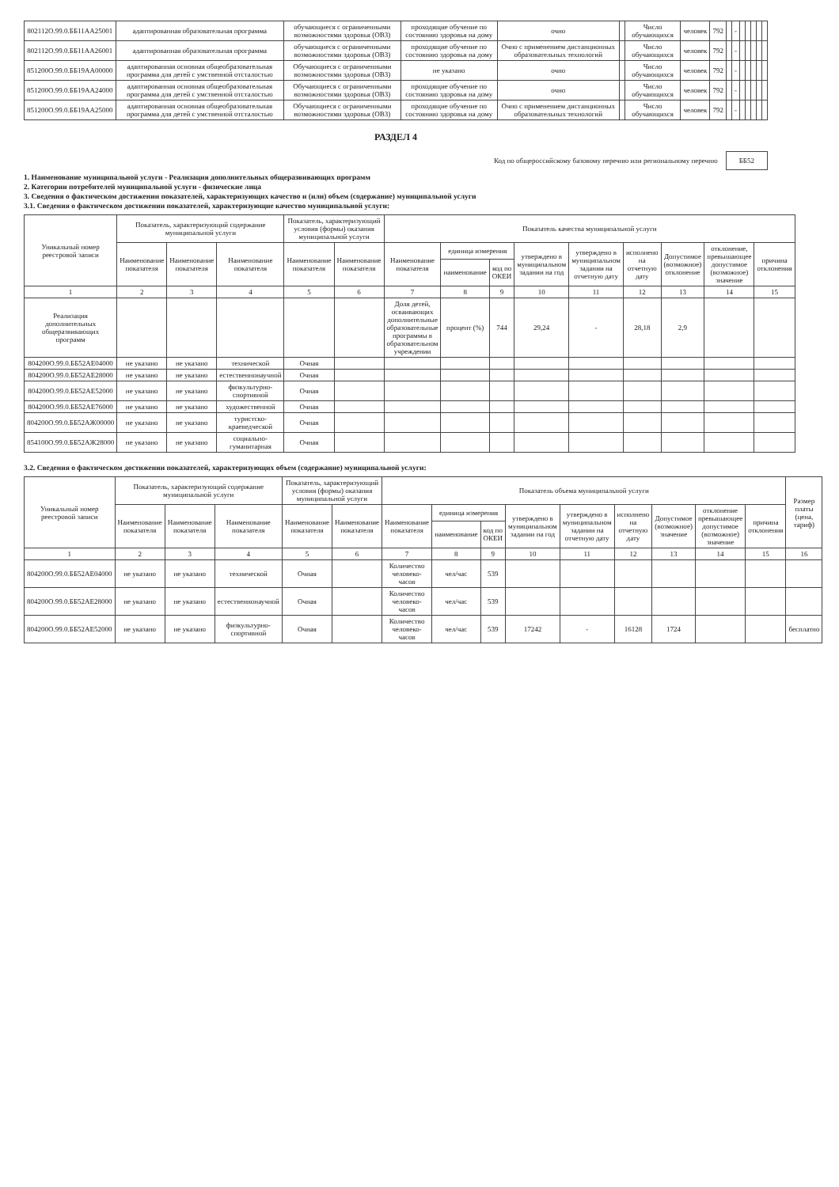| 802112О.99.0.ББ11АА25001 | адаптированная образовательная программа | обучающиеся с ограниченными возможностями здоровья (ОВЗ) | проходящие обучение по состоянию здоровья на дому | очно | | Число обучающихся | человек | 792 | | - | | | | | |
| 802112О.99.0.ББ11АА26001 | адаптированная образовательная программа | обучающиеся с ограниченными возможностями здоровья (ОВЗ) | проходящие обучение по состоянию здоровья на дому | Очно с применением дистанционных образовательных технологий | | Число обучающихся | человек | 792 | | - | | | | | |
| 851200О.99.0.ББ19АА00000 | адаптированная основная общеобразовательная программа для детей с умственной отсталостью | Обучающиеся с ограниченными возможностями здоровья (ОВЗ) | не указано | очно | | Число обучающихся | человек | 792 | | - | | | | | |
| 851200О.99.0.ББ19АА24000 | адаптированная основная общеобразовательная программа для детей с умственной отсталостью | Обучающиеся с ограниченными возможностями здоровья (ОВЗ) | проходящие обучение по состоянию здоровья на дому | очно | | Число обучающихся | человек | 792 | | - | | | | | |
| 851200О.99.0.ББ19АА25000 | адаптированная основная общеобразовательная программа для детей с умственной отсталостью | Обучающиеся с ограниченными возможностями здоровья (ОВЗ) | проходящие обучение по состоянию здоровья на дому | Очно с применением дистанционных образовательных технологий | | Число обучающихся | человек | 792 | | - | | | | | |
РАЗДЕЛ 4
Код по общероссийскому базовому перечню или региональному перечню ББ52
1. Наименование муниципальной услуги - Реализация дополнительных общеразвивающих программ
2. Категории потребителей муниципальной услуги - физические лица
3. Сведения о фактическом достижении показателей, характеризующих качество и (или) объем (содержание) муниципальной услуги
3.1. Сведения о фактическом достижении показателей, характеризующие качество муниципальной услуги:
| Уникальный номер реестровой записи | Показатель, характеризующий содержание муниципальной услуги | | | Показатель, характеризующий условия (формы) оказания муниципальной услуги | | Показатель качества муниципальной услуги | | | | | | | | |
| --- | --- | --- | --- | --- | --- | --- | --- | --- | --- | --- | --- | --- | --- | --- |
| | Наименование показателя | Наименование показателя | Наименование показателя | Наименование показателя | Наименование показателя | Наименование показателя | единица измерения | | утверждено в муниципальном задании на год | утверждено в муниципальном задании на отчетную дату | исполнено на отчетную дату | Допустимое (возможное) отклонение | отклонение, превышающее допустимое (возможное) значение | причина отклонения |
| | | | | | | | наименование | код по ОКЕИ | | | | | | |
| 1 | 2 | 3 | 4 | 5 | 6 | 7 | 8 | 9 | 10 | 11 | 12 | 13 | 14 | 15 |
| Реализация дополнительных общеразвивающих программ | | | | | | Доля детей, осваивающих дополнительные образовательные программы в образовательном учреждении | процент (%) | 744 | 29,24 | - | 28,18 | 2,9 | | |
| 804200О.99.0.ББ52АЕ04000 | не указано | не указано | технической | Очная | | | | | | | | | | |
| 804200О.99.0.ББ52АЕ28000 | не указано | не указано | естественнонаучной | Очная | | | | | | | | | | |
| 804200О.99.0.ББ52АЕ52000 | не указано | не указано | физкультурно-спортивной | Очная | | | | | | | | | | |
| 804200О.99.0.ББ52АЕ76000 | не указано | не указано | художественной | Очная | | | | | | | | | | |
| 804200О.99.0.ББ52АЖ00000 | не указано | не указано | туристско-краеведческой | Очная | | | | | | | | | | |
| 854100О.99.0.ББ52АЖ28000 | не указано | не указано | социально-гуманитарная | Очная | | | | | | | | | | |
3.2. Сведения о фактическом достижении показателей, характеризующих объем (содержание) муниципальной услуги:
| Уникальный номер реестровой записи | Показатель, характеризующий содержание муниципальной услуги | | | Показатель, характеризующий условия (формы) оказания муниципальной услуги | | Показатель объема муниципальной услуги | | | | | | | | | Размер платы (цена, тариф) |
| --- | --- | --- | --- | --- | --- | --- | --- | --- | --- | --- | --- | --- | --- | --- | --- |
| | Наименование показателя | Наименование показателя | Наименование показателя | Наименование показателя | Наименование показателя | Наименование показателя | единица измерения | | утверждено в муниципальном задании на год | утверждено в муниципальном задании на отчетную дату | исполнено на отчетную дату | Допустимое (возможное) значение | отклонение превышающее допустимое (возможное) значение | причина отклонения | |
| | | | | | | | наименование | код по ОКЕИ | | | | | | | |
| 1 | 2 | 3 | 4 | 5 | 6 | 7 | 8 | 9 | 10 | 11 | 12 | 13 | 14 | 15 | 16 |
| 804200О.99.0.ББ52АЕ04000 | не указано | не указано | технической | Очная | | Количество человеко-часов | чел/час | 539 | | | | | | | |
| 804200О.99.0.ББ52АЕ28000 | не указано | не указано | естественнонаучной | Очная | | Количество человеко-часов | чел/час | 539 | | | | | | | |
| 804200О.99.0.ББ52АЕ52000 | не указано | не указано | физкультурно-спортивной | Очная | | Количество человеко-часов | чел/час | 539 | 17242 | - | 16128 | 1724 | | | бесплатно |